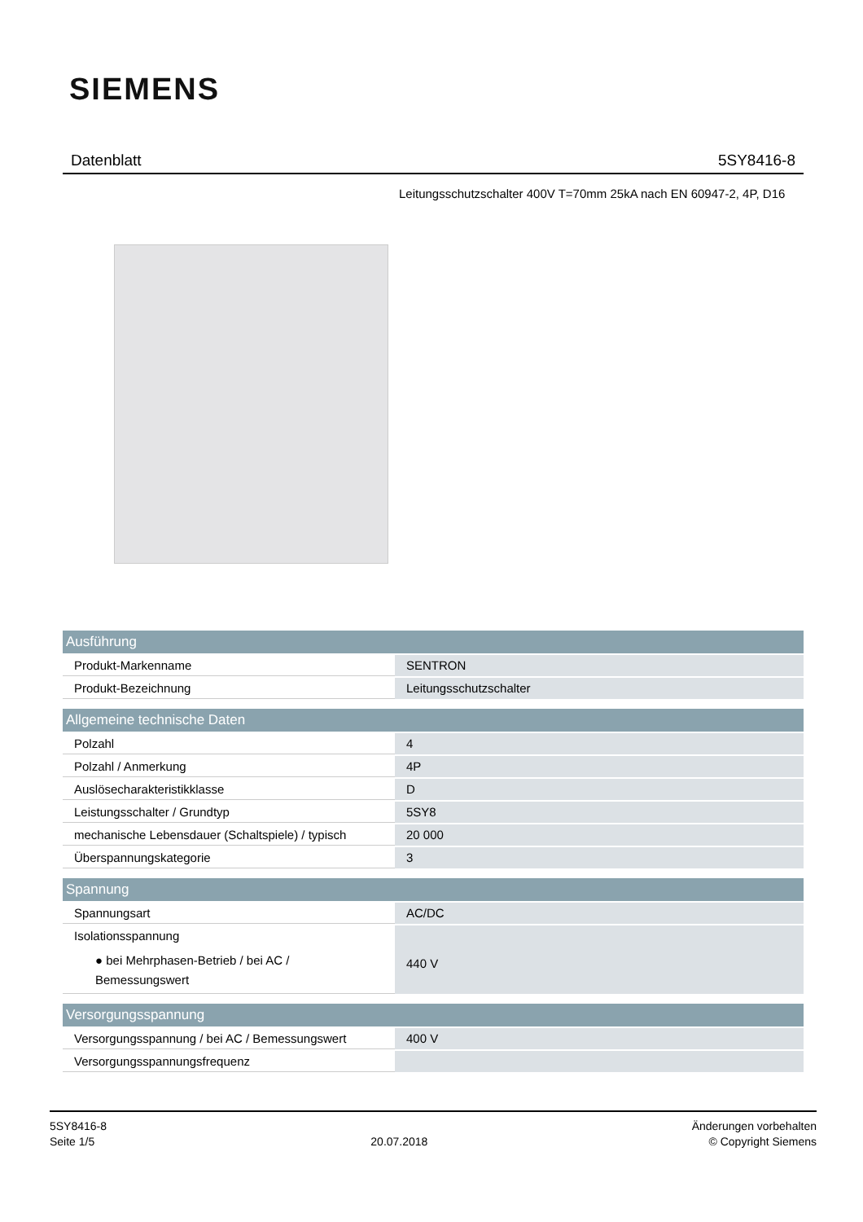SIEMENS
Datenblatt 5SY8416-8
Leitungsschutzschalter 400V T=70mm 25kA nach EN 60947-2, 4P, D16
| Ausführung | |
| --- | --- |
| Produkt-Markenname | SENTRON |
| Produkt-Bezeichnung | Leitungsschutzschalter |
| Allgemeine technische Daten | |
| Polzahl | 4 |
| Polzahl / Anmerkung | 4P |
| Auslösecharakteristikklasse | D |
| Leistungsschalter / Grundtyp | 5SY8 |
| mechanische Lebensdauer (Schaltspiele) / typisch | 20 000 |
| Überspannungskategorie | 3 |
| Spannung | |
| Spannungsart | AC/DC |
| Isolationsspannung ● bei Mehrphasen-Betrieb / bei AC / Bemessungswert | 440 V |
| Versorgungsspannung | |
| Versorgungsspannung / bei AC / Bemessungswert | 400 V |
| Versorgungsspannungsfrequenz | |
5SY8416-8
Seite 1/5
20.07.2018
Änderungen vorbehalten
© Copyright Siemens